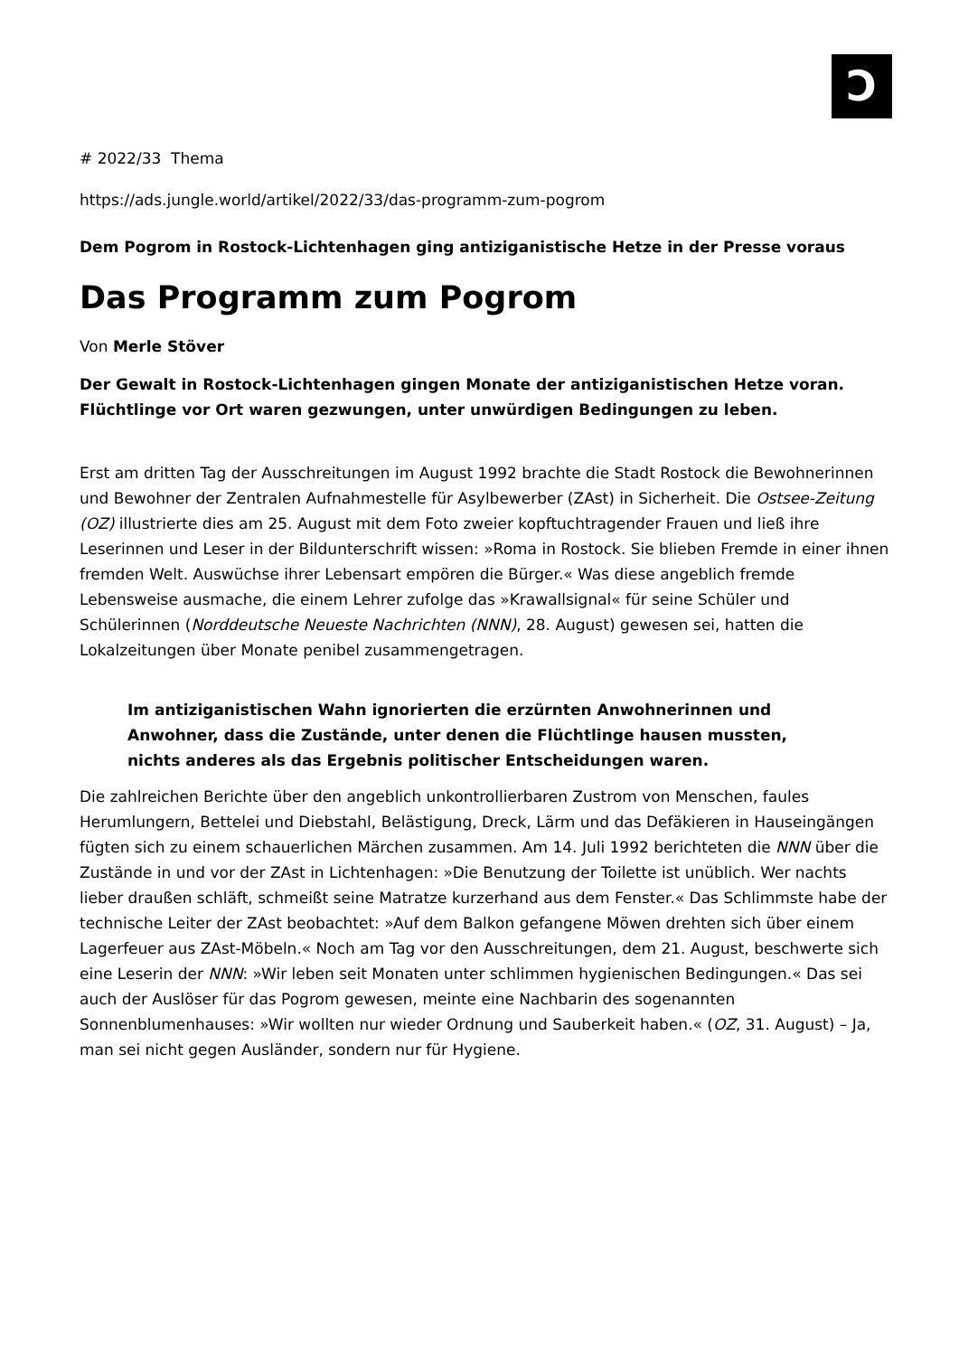Ↄ
# 2022/33 Thema
https://ads.jungle.world/artikel/2022/33/das-programm-zum-pogrom
Dem Pogrom in Rostock-Lichtenhagen ging antiziganistische Hetze in der Presse voraus
Das Programm zum Pogrom
Von Merle Stöver
Der Gewalt in Rostock-Lichtenhagen gingen Monate der antiziganistischen Hetze voran. Flüchtlinge vor Ort waren gezwungen, unter unwürdigen Bedingungen zu leben.
Erst am dritten Tag der Ausschreitungen im August 1992 brachte die Stadt Rostock die Bewohnerinnen und Bewohner der Zentralen Aufnahmestelle für Asylbewerber (ZAst) in Sicherheit. Die Ostsee-Zeitung (OZ) illustrierte dies am 25. August mit dem Foto zweier kopftuchtragender Frauen und ließ ihre Leserinnen und Leser in der Bildunterschrift wissen: »Roma in Rostock. Sie blieben Fremde in einer ihnen fremden Welt. Auswüchse ihrer Lebensart empören die Bürger.« Was diese angeblich fremde Lebensweise ausmache, die einem Lehrer zufolge das »Krawallsignal« für seine Schüler und Schülerinnen (Norddeutsche Neueste Nachrichten (NNN), 28. August) gewesen sei, hatten die Lokalzeitungen über Monate penibel zusammengetragen.
Im antiziganistischen Wahn ignorierten die erzürnten Anwohnerinnen und Anwohner, dass die Zustände, unter denen die Flüchtlinge hausen mussten, nichts anderes als das Ergebnis politischer Entscheidungen waren.
Die zahlreichen Berichte über den angeblich unkontrollierbaren Zustrom von Menschen, faules Herumlungern, Bettelei und Diebstahl, Belästigung, Dreck, Lärm und das Defäkieren in Hauseingängen fügten sich zu einem schauerlichen Märchen zusammen. Am 14. Juli 1992 berichteten die NNN über die Zustände in und vor der ZAst in Lichtenhagen: »Die Benutzung der Toilette ist unüblich. Wer nachts lieber draußen schläft, schmeißt seine Matratze kurzerhand aus dem Fenster.« Das Schlimmste habe der technische Leiter der ZAst beobachtet: »Auf dem Balkon gefangene Möwen drehten sich über einem Lagerfeuer aus ZAst-Möbeln.« Noch am Tag vor den Ausschreitungen, dem 21. August, beschwerte sich eine Leserin der NNN: »Wir leben seit Monaten unter schlimmen hygienischen Bedingungen.« Das sei auch der Auslöser für das Pogrom gewesen, meinte eine Nachbarin des sogenannten Sonnenblumenhauses: »Wir wollten nur wieder Ordnung und Sauberkeit haben.« (OZ, 31. August) – Ja, man sei nicht gegen Ausländer, sondern nur für Hygiene.